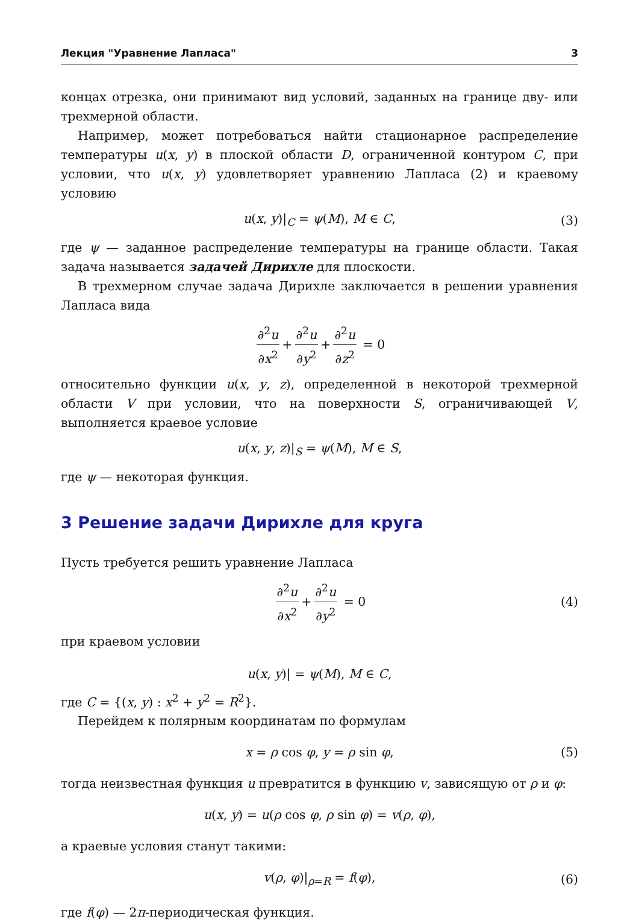Лекция "Уравнение Лапласа" 3
концах отрезка, они принимают вид условий, заданных на границе дву- или трехмерной области.
Например, может потребоваться найти стационарное распределение температуры u(x, y) в плоской области D, ограниченной контуром C, при условии, что u(x, y) удовлетворяет уравнению Лапласа (2) и краевому условию
u(x, y)|<sub>C</sub> = ψ(M), M ∈ C, (3)
где ψ — заданное распределение температуры на границе области. Такая задача называется задачей Дирихле для плоскости.
В трехмерном случае задача Дирихле заключается в решении уравнения Лапласа вида
∂<sup>2</sup>u ∂x<sup>2</sup> + ∂<sup>2</sup>u ∂y<sup>2</sup> + ∂<sup>2</sup>u ∂z<sup>2</sup> = 0
относительно функции u(x, y, z), определенной в некоторой трехмерной области V при условии, что на поверхности S, ограничивающей V, выполняется краевое условие
u(x, y, z)|<sub>S</sub> = ψ(M), M ∈ S,
где ψ — некоторая функция.
3 Решение задачи Дирихле для круга
Пусть требуется решить уравнение Лапласа
∂<sup>2</sup>u ∂x<sup>2</sup> + ∂<sup>2</sup>u ∂y<sup>2</sup> = 0 (4)
при краевом условии
u(x, y)| = ψ(M), M ∈ C,
где C = {(x, y) : x<sup>2</sup> + y<sup>2</sup> = R<sup>2</sup>}.
Перейдем к полярным координатам по формулам
x = ρ cos φ, y = ρ sin φ, (5)
тогда неизвестная функция u превратится в функцию v, зависящую от ρ и φ:
u(x, y) = u(ρ cos φ, ρ sin φ) = v(ρ, φ),
а краевые условия станут такими:
v(ρ, φ)|<sub>ρ=R</sub> = f(φ), (6)
где f(φ) — 2π-периодическая функция.